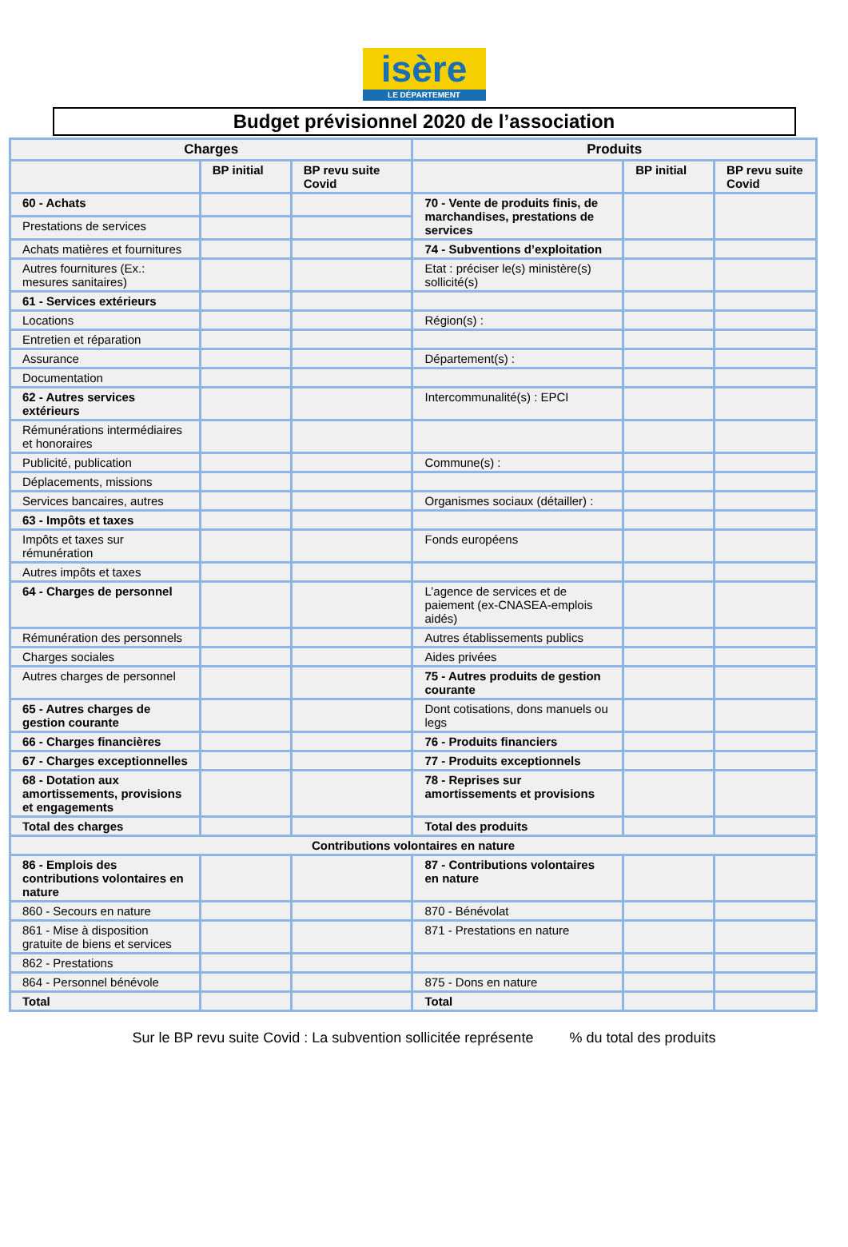isère
LE DÉPARTEMENT
Budget prévisionnel 2020 de l’association
| Charges | | | Produits | | |
| --- | --- | --- | --- | --- | --- |
| | BP initial | BP revu suite Covid | | BP initial | BP revu suite Covid |
| 60 - Achats | | | 70 - Vente de produits finis, de marchandises, prestations de services | | |
| Prestations de services | | | | | |
| Achats matières et fournitures | | | 74 - Subventions d’exploitation | | |
| Autres fournitures (Ex.: mesures sanitaires) | | | Etat : préciser le(s) ministère(s) sollicité(s) | | |
| 61 - Services extérieurs | | | | | |
| Locations | | | Région(s) : | | |
| Entretien et réparation | | | | | |
| Assurance | | | Département(s) : | | |
| Documentation | | | | | |
| 62 - Autres services extérieurs | | | Intercommunalité(s) : EPCI | | |
| Rémunérations intermédiaires et honoraires | | | | | |
| Publicité, publication | | | Commune(s) : | | |
| Déplacements, missions | | | | | |
| Services bancaires, autres | | | Organismes sociaux (détailler) : | | |
| 63 - Impôts et taxes | | | | | |
| Impôts et taxes sur rémunération | | | Fonds européens | | |
| Autres impôts et taxes | | | | | |
| 64 - Charges de personnel | | | L’agence de services et de paiement (ex-CNASEA-emplois aidés) | | |
| Rémunération des personnels | | | Autres établissements publics | | |
| Charges sociales | | | Aides privées | | |
| Autres charges de personnel | | | 75 - Autres produits de gestion courante | | |
| 65 - Autres charges de gestion courante | | | Dont cotisations, dons manuels ou legs | | |
| 66 - Charges financières | | | 76 - Produits financiers | | |
| 67 - Charges exceptionnelles | | | 77 - Produits exceptionnels | | |
| 68 - Dotation aux amortissements, provisions et engagements | | | 78 - Reprises sur amortissements et provisions | | |
| Total des charges | | | Total des produits | | |
| Contributions volontaires en nature | | | | | |
| 86 - Emplois des contributions volontaires en nature | | | 87 - Contributions volontaires en nature | | |
| 860 - Secours en nature | | | 870 - Bénévolat | | |
| 861 - Mise à disposition gratuite de biens et services | | | 871 - Prestations en nature | | |
| 862 - Prestations | | | | | |
| 864 - Personnel bénévole | | | 875 - Dons en nature | | |
| Total | | | Total | | |
Sur le BP revu suite Covid : La subvention sollicitée représente % du total des produits